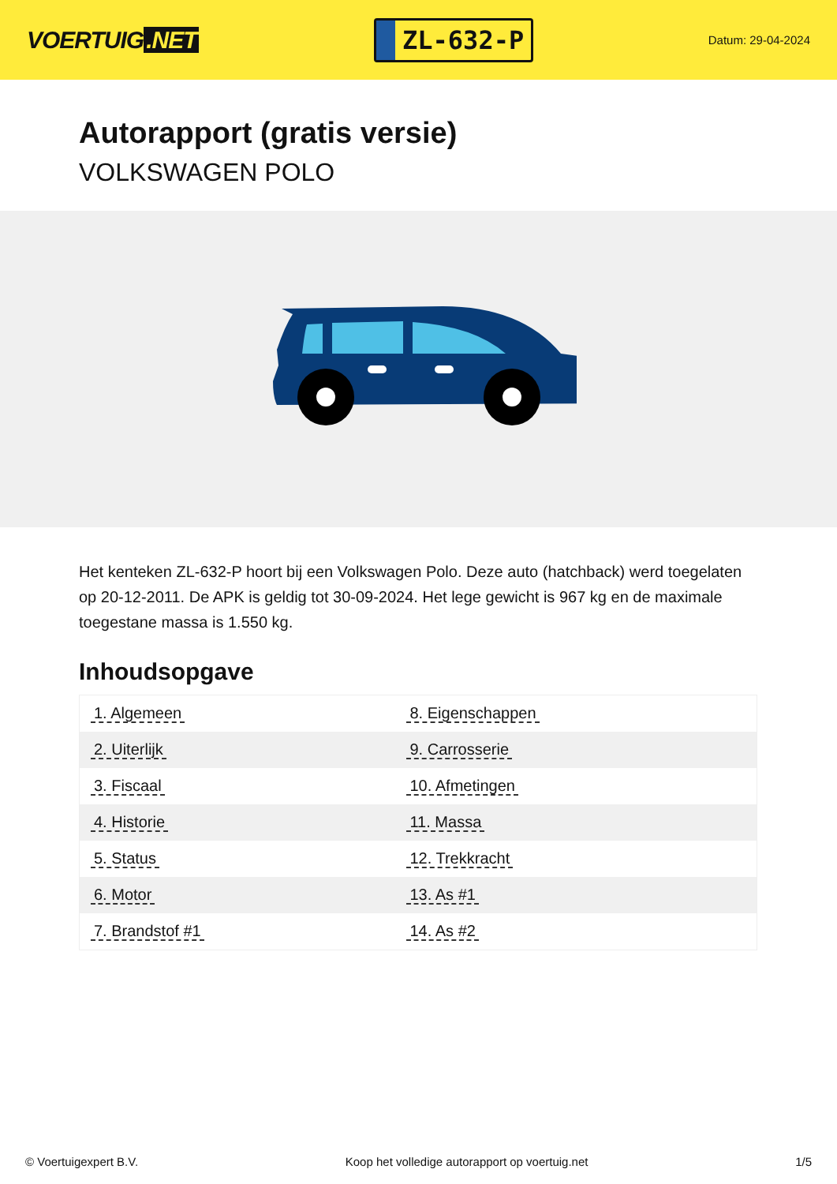VOERTUIG.NET
ZL-632-P
Datum: 29-04-2024
Autorapport (gratis versie)
VOLKSWAGEN POLO
Het kenteken ZL-632-P hoort bij een Volkswagen Polo. Deze auto (hatchback) werd toegelaten op 20-12-2011. De APK is geldig tot 30-09-2024. Het lege gewicht is 967 kg en de maximale toegestane massa is 1.550 kg.
Inhoudsopgave
| 1. Algemeen | 8. Eigenschappen |
| 2. Uiterlijk | 9. Carrosserie |
| 3. Fiscaal | 10. Afmetingen |
| 4. Historie | 11. Massa |
| 5. Status | 12. Trekkracht |
| 6. Motor | 13. As #1 |
| 7. Brandstof #1 | 14. As #2 |
© Voertuigexpert B.V. Koop het volledige autorapport op voertuig.net 1/5